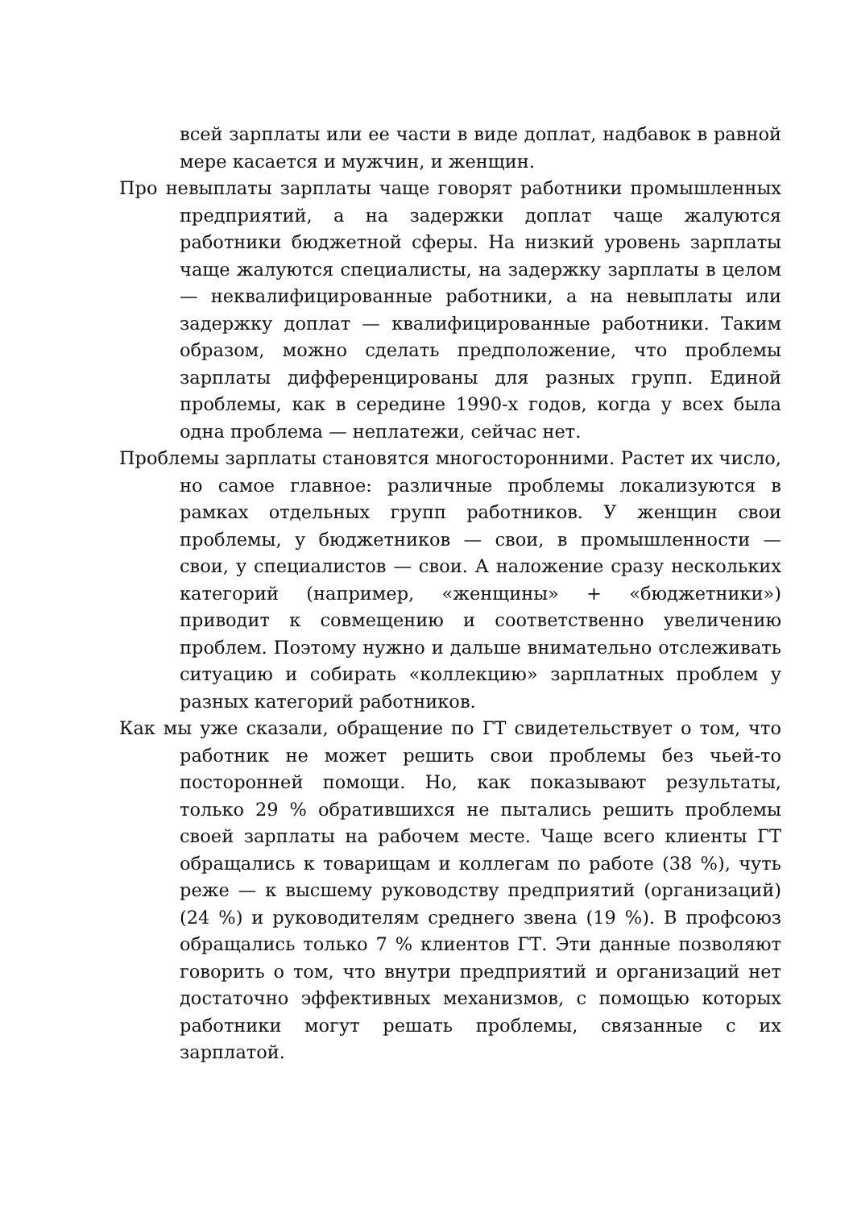всей зарплаты или ее части в виде доплат, надбавок в равной мере касается и мужчин, и женщин.
Про невыплаты зарплаты чаще говорят работники промышленных предприятий, а на задержки доплат чаще жалуются работники бюджетной сферы. На низкий уровень зарплаты чаще жалуются специалисты, на задержку зарплаты в целом — неквалифицированные работники, а на невыплаты или задержку доплат — квалифицированные работники. Таким образом, можно сделать предположение, что проблемы зарплаты дифференцированы для разных групп. Единой проблемы, как в середине 1990-х годов, когда у всех была одна проблема — неплатежи, сейчас нет.
Проблемы зарплаты становятся многосторонними. Растет их число, но самое главное: различные проблемы локализуются в рамках отдельных групп работников. У женщин свои проблемы, у бюджетников — свои, в промышленности — свои, у специалистов — свои. А наложение сразу нескольких категорий (например, «женщины» + «бюджетники») приводит к совмещению и соответственно увеличению проблем. Поэтому нужно и дальше внимательно отслеживать ситуацию и собирать «коллекцию» зарплатных проблем у разных категорий работников.
Как мы уже сказали, обращение по ГТ свидетельствует о том, что работник не может решить свои проблемы без чьей-то посторонней помощи. Но, как показывают результаты, только 29 % обратившихся не пытались решить проблемы своей зарплаты на рабочем месте. Чаще всего клиенты ГТ обращались к товарищам и коллегам по работе (38 %), чуть реже — к высшему руководству предприятий (организаций) (24 %) и руководителям среднего звена (19 %). В профсоюз обращались только 7 % клиентов ГТ. Эти данные позволяют говорить о том, что внутри предприятий и организаций нет достаточно эффективных механизмов, с помощью которых работники могут решать проблемы, связанные с их зарплатой.